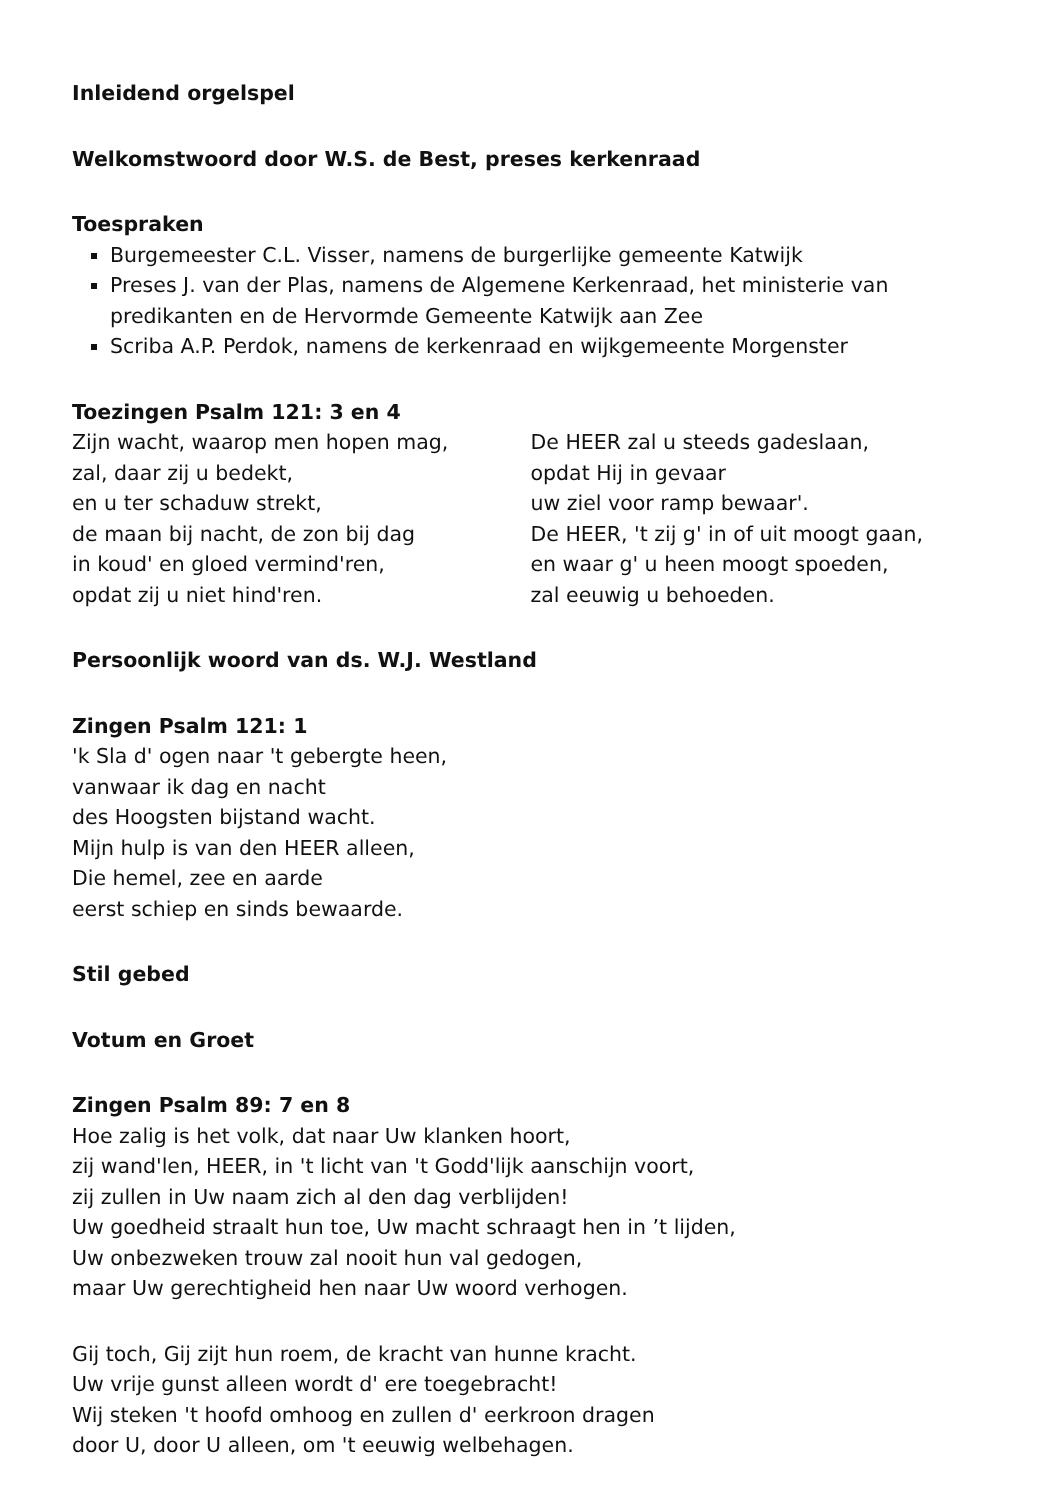Inleidend orgelspel
Welkomstwoord door W.S. de Best, preses kerkenraad
Toespraken
Burgemeester C.L. Visser, namens de burgerlijke gemeente Katwijk
Preses J. van der Plas, namens de Algemene Kerkenraad, het ministerie van predikanten en de Hervormde Gemeente Katwijk aan Zee
Scriba A.P. Perdok, namens de kerkenraad en wijkgemeente Morgenster
Toezingen Psalm 121: 3 en 4
Zijn wacht, waarop men hopen mag,
zal, daar zij u bedekt,
en u ter schaduw strekt,
de maan bij nacht, de zon bij dag
in koud' en gloed vermind'ren,
opdat zij u niet hind'ren.
De HEER zal u steeds gadeslaan,
opdat Hij in gevaar
uw ziel voor ramp bewaar'.
De HEER, 't zij g' in of uit moogt gaan,
en waar g' u heen moogt spoeden,
zal eeuwig u behoeden.
Persoonlijk woord van ds. W.J. Westland
Zingen Psalm 121: 1
'k Sla d' ogen naar 't gebergte heen,
vanwaar ik dag en nacht
des Hoogsten bijstand wacht.
Mijn hulp is van den HEER alleen,
Die hemel, zee en aarde
eerst schiep en sinds bewaarde.
Stil gebed
Votum en Groet
Zingen Psalm 89: 7 en 8
Hoe zalig is het volk, dat naar Uw klanken hoort,
zij wand'len, HEER, in 't licht van 't Godd'lijk aanschijn voort,
zij zullen in Uw naam zich al den dag verblijden!
Uw goedheid straalt hun toe, Uw macht schraagt hen in ’t lijden,
Uw onbezweken trouw zal nooit hun val gedogen,
maar Uw gerechtigheid hen naar Uw woord verhogen.
Gij toch, Gij zijt hun roem, de kracht van hunne kracht.
Uw vrije gunst alleen wordt d' ere toegebracht!
Wij steken 't hoofd omhoog en zullen d' eerkroon dragen
door U, door U alleen, om 't eeuwig welbehagen.